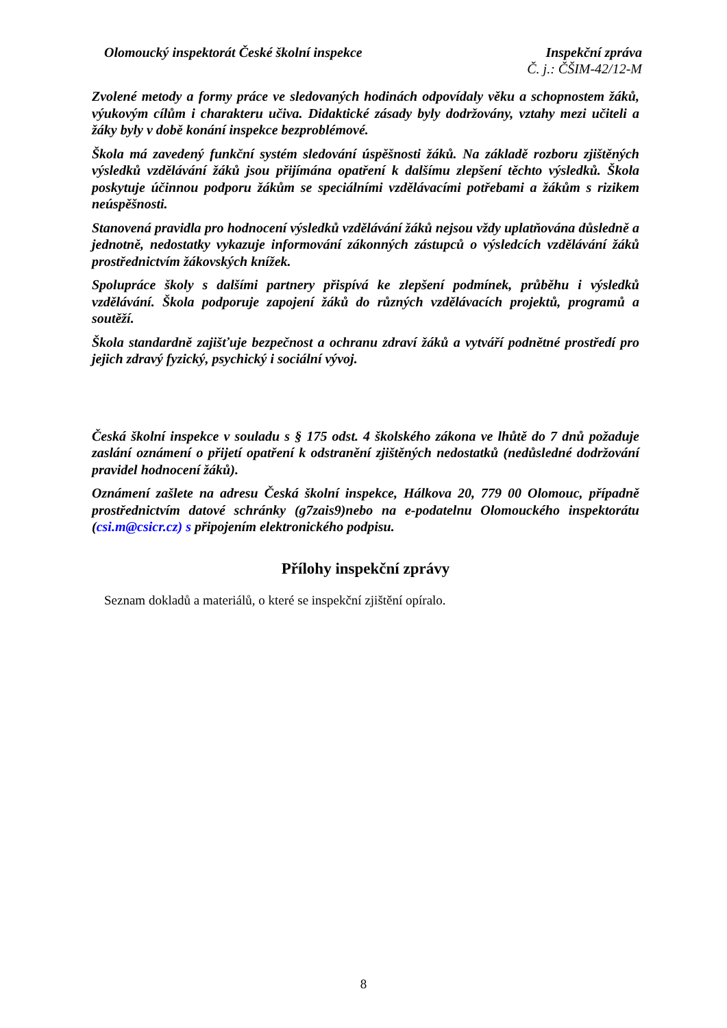Olomoucký inspektorát České školní inspekce
Inspekční zpráva
Č. j.: ČŠIM-42/12-M
Zvolené metody a formy práce ve sledovaných hodinách odpovídaly věku a schopnostem žáků, výukovým cílům i charakteru učiva. Didaktické zásady byly dodržovány, vztahy mezi učiteli a žáky byly v době konání inspekce bezproblémové.
Škola má zavedený funkční systém sledování úspěšnosti žáků. Na základě rozboru zjištěných výsledků vzdělávání žáků jsou přijímána opatření k dalšímu zlepšení těchto výsledků. Škola poskytuje účinnou podporu žákům se speciálními vzdělávacími potřebami a žákům s rizikem neúspěšnosti.
Stanovená pravidla pro hodnocení výsledků vzdělávání žáků nejsou vždy uplatňována důsledně a jednotně, nedostatky vykazuje informování zákonných zástupců o výsledcích vzdělávání žáků prostřednictvím žákovských knížek.
Spolupráce školy s dalšími partnery přispívá ke zlepšení podmínek, průběhu i výsledků vzdělávání. Škola podporuje zapojení žáků do různých vzdělávacích projektů, programů a soutěží.
Škola standardně zajišťuje bezpečnost a ochranu zdraví žáků a vytváří podnětné prostředí pro jejich zdravý fyzický, psychický i sociální vývoj.
Česká školní inspekce v souladu s § 175 odst. 4 školského zákona ve lhůtě do 7 dnů požaduje zaslání oznámení o přijetí opatření k odstranění zjištěných nedostatků (nedůsledné dodržování pravidel hodnocení žáků).
Oznámení zašlete na adresu Česká školní inspekce, Hálkova 20, 779 00 Olomouc, případně prostřednictvím datové schránky (g7zais9)nebo na e-podatelnu Olomouckého inspektorátu (csi.m@csicr.cz) s připojením elektronického podpisu.
Přílohy inspekční zprávy
Seznam dokladů a materiálů, o které se inspekční zjištění opíralo.
8